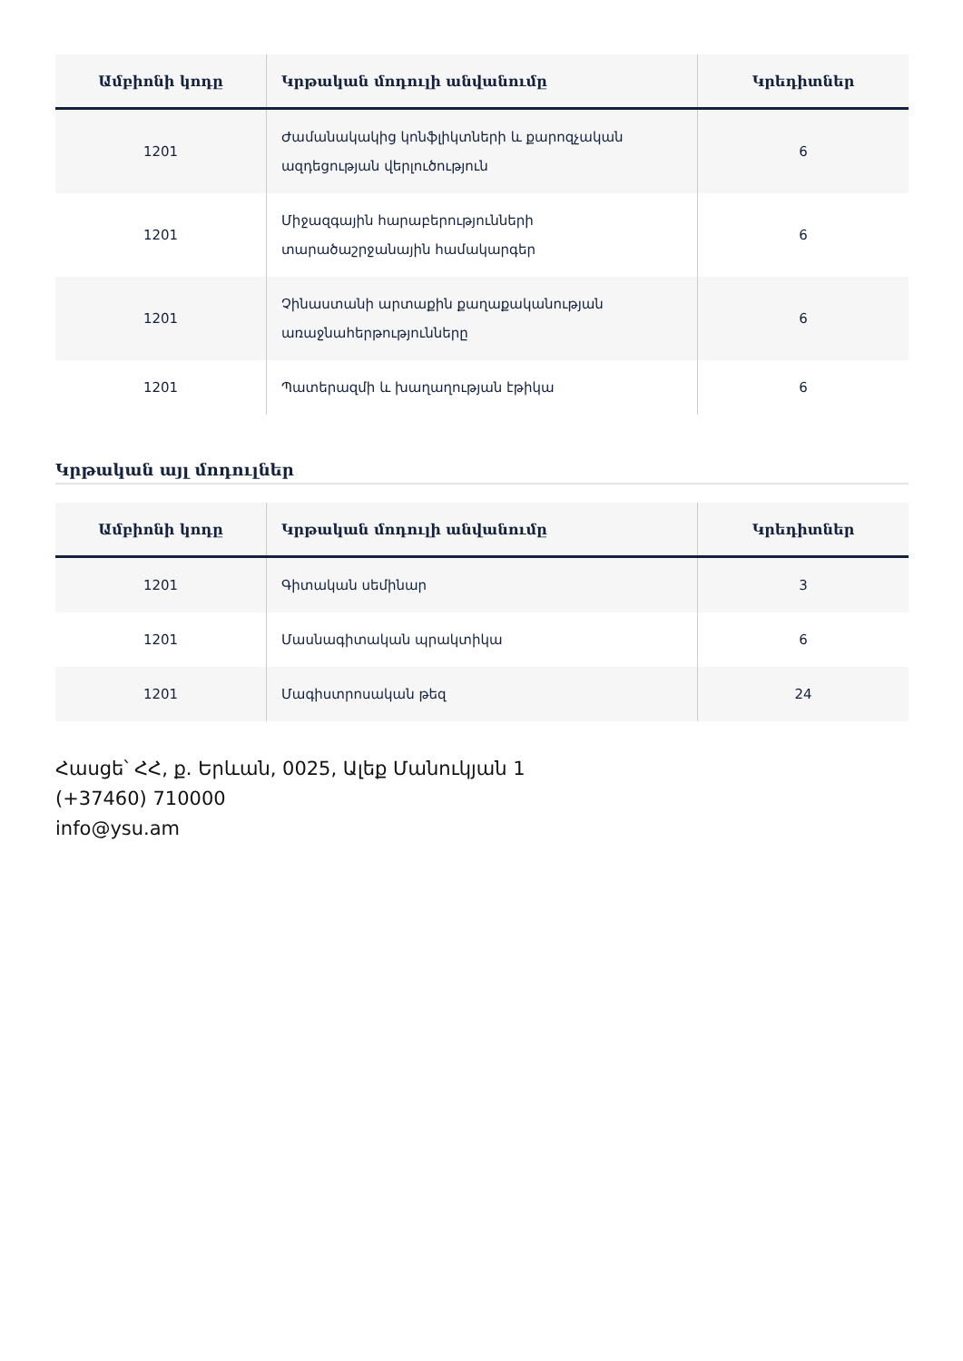| Ամբիոնի կոդը | Կրթական մոդուլի անվանումը | Կրեդիտներ |
| --- | --- | --- |
| 1201 | Ժամանակակից կոնֆլիկտների և քարոզչական ազդեցության վերլուծություն | 6 |
| 1201 | Միջազգային հարաբերությունների տարածաշրջանային համակարգեր | 6 |
| 1201 | Չինաստանի արտաքին քաղաքականության առաջնահերթությունները | 6 |
| 1201 | Պատերազմի և խաղաղության էթիկա | 6 |
Կրթական այլ մոդուլներ
| Ամբիոնի կոդը | Կրթական մոդուլի անվանումը | Կրեդիտներ |
| --- | --- | --- |
| 1201 | Գիտական սեմինար | 3 |
| 1201 | Մասնագիտական պրակտիկա | 6 |
| 1201 | Մագիստրոսական թեզ | 24 |
Հասցե՝ ՀՀ, ք. Երևան, 0025, Ալեք Մանուկյան 1
(+37460) 710000
info@ysu.am